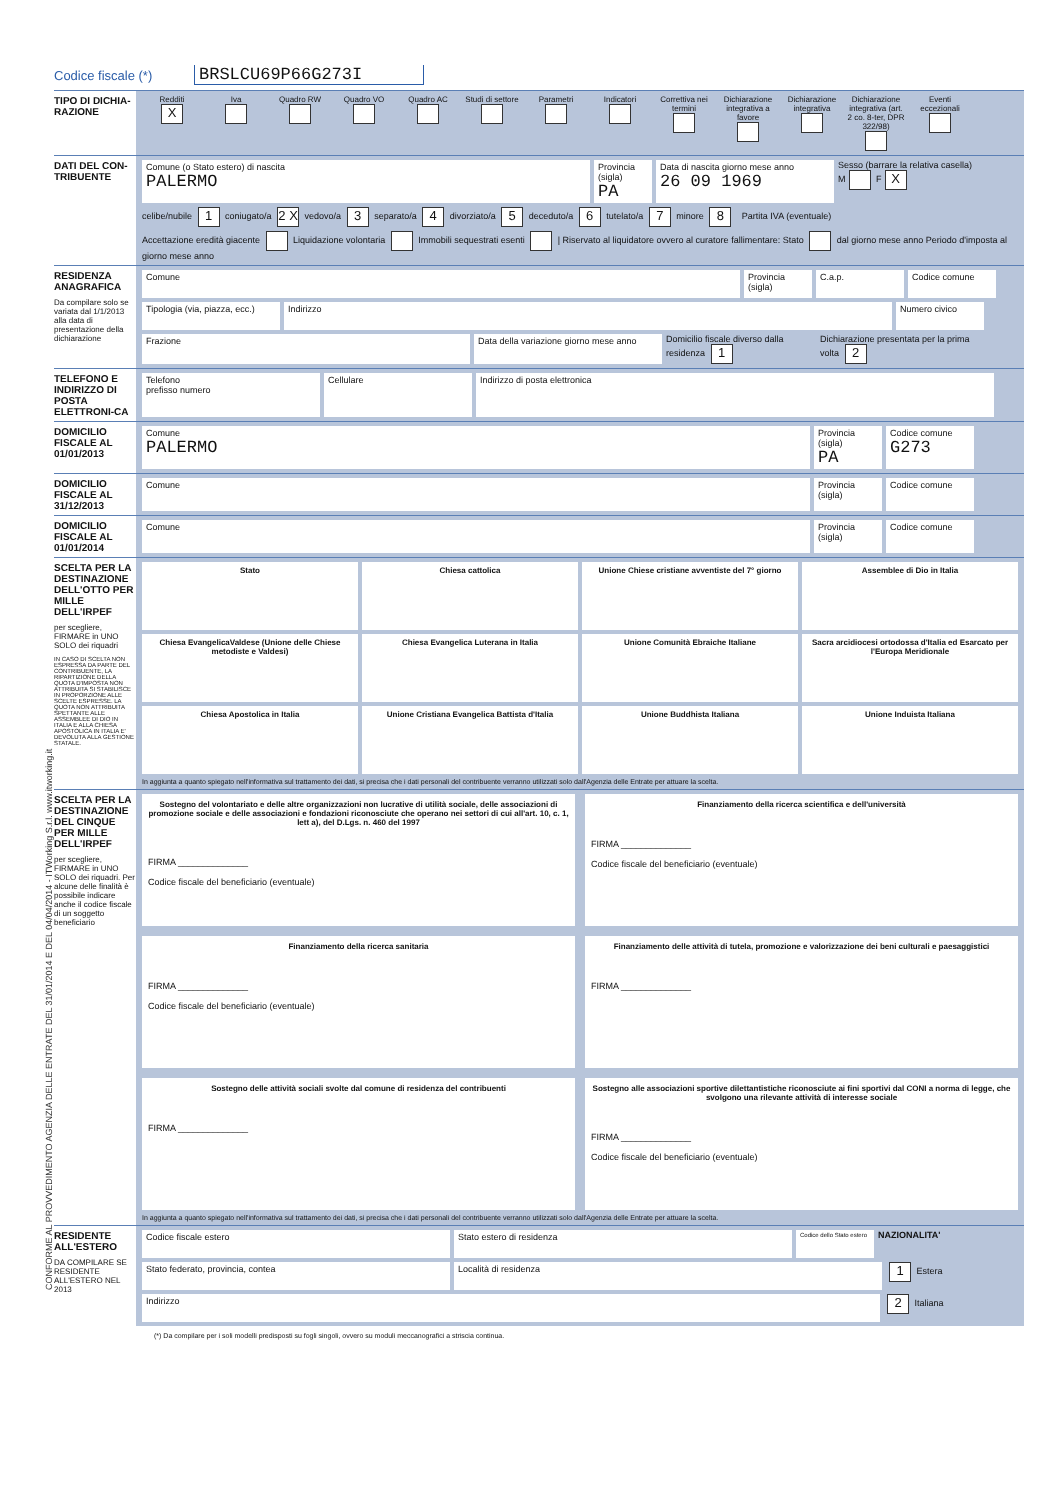Codice fiscale (*) BRSLCU69P66G273I
TIPO DI DICHIA-RAZIONE
Redditi
X Iva
Quadro RW
Quadro VO
Quadro AC
Studi di settore
Parametri
Indicatori
Correttiva nei termini
Dichiarazione integrativa a favore
Dichiarazione integrativa
Dichiarazione integrativa (art. 2 co. 8-ter, DPR 322/98)
Eventi eccezionali
DATI DEL CON-TRIBUENTE
Comune (o Stato estero) di nascita
PALERMO
Provincia (sigla)
PA
Data di nascita giorno mese anno
26 09 1969
Sesso (barrare la relativa casella)
M F X
celibe/nubile 1 coniugato/a 2 X vedovo/a 3 separato/a 4 divorziato/a 5 deceduto/a 6 tutelato/a 7 minore 8 Partita IVA (eventuale)
Accettazione eredità giacente Liquidazione volontaria Immobili sequestrati esenti | Riservato al liquidatore ovvero al curatore fallimentare: Stato dal giorno mese anno Periodo d'imposta al giorno mese anno
RESIDENZA ANAGRAFICA
Da compilare solo se variata dal 1/1/2013 alla data di presentazione della dichiarazione
Comune
Provincia (sigla)
C.a.p.
Codice comune
Tipologia (via, piazza, ecc.)
Indirizzo
Numero civico
Frazione
Data della variazione giorno mese anno
Domicilio fiscale diverso dalla residenza 1
Dichiarazione presentata per la prima volta 2
TELEFONO E INDIRIZZO DI POSTA ELETTRONI-CA
Telefono
prefisso numero
Cellulare
Indirizzo di posta elettronica
DOMICILIO FISCALE AL 01/01/2013
Comune
PALERMO
Provincia (sigla)
PA
Codice comune
G273
DOMICILIO FISCALE AL 31/12/2013
Comune
Provincia (sigla)
Codice comune
DOMICILIO FISCALE AL 01/01/2014
Comune
Provincia (sigla)
Codice comune
SCELTA PER LA DESTINAZIONE DELL'OTTO PER MILLE DELL'IRPEF
per scegliere, FIRMARE in UNO SOLO dei riquadri
IN CASO DI SCELTA NON ESPRESSA DA PARTE DEL CONTRIBUENTE, LA RIPARTIZIONE DELLA QUOTA D'IMPOSTA NON ATTRIBUITA SI STABILISCE IN PROPORZIONE ALLE SCELTE ESPRESSE. LA QUOTA NON ATTRIBUITA SPETTANTE ALLE ASSEMBLEE DI DIO IN ITALIA E ALLA CHIESA APOSTOLICA IN ITALIA E' DEVOLUTA ALLA GESTIONE STATALE.
Stato
Chiesa cattolica
Unione Chiese cristiane avventiste del 7° giorno
Assemblee di Dio in Italia
Chiesa EvangelicaValdese (Unione delle Chiese metodiste e Valdesi)
Chiesa Evangelica Luterana in Italia
Unione Comunità Ebraiche Italiane
Sacra arcidiocesi ortodossa d'Italia ed Esarcato per l'Europa Meridionale
Chiesa Apostolica in Italia
Unione Cristiana Evangelica Battista d'Italia
Unione Buddhista Italiana
Unione Induista Italiana
In aggiunta a quanto spiegato nell'informativa sul trattamento dei dati, si precisa che i dati personali del contribuente verranno utilizzati solo dall'Agenzia delle Entrate per attuare la scelta.
SCELTA PER LA DESTINAZIONE DEL CINQUE PER MILLE DELL'IRPEF
per scegliere, FIRMARE in UNO SOLO dei riquadri. Per alcune delle finalità è possibile indicare anche il codice fiscale di un soggetto beneficiario
Sostegno del volontariato e delle altre organizzazioni non lucrative di utilità sociale, delle associazioni di promozione sociale e delle associazioni e fondazioni riconosciute che operano nei settori di cui all'art. 10, c. 1, lett a), del D.Lgs. n. 460 del 1997
FIRMA ______________
Codice fiscale del beneficiario (eventuale)
Finanziamento della ricerca scientifica e dell'università
FIRMA ______________
Codice fiscale del beneficiario (eventuale)
Finanziamento della ricerca sanitaria
FIRMA ______________
Codice fiscale del beneficiario (eventuale)
Finanziamento delle attività di tutela, promozione e valorizzazione dei beni culturali e paesaggistici
FIRMA ______________
Sostegno delle attività sociali svolte dal comune di residenza del contribuenti
FIRMA ______________
Sostegno alle associazioni sportive dilettantistiche riconosciute ai fini sportivi dal CONI a norma di legge, che svolgono una rilevante attività di interesse sociale
FIRMA ______________
Codice fiscale del beneficiario (eventuale)
In aggiunta a quanto spiegato nell'informativa sul trattamento dei dati, si precisa che i dati personali del contribuente verranno utilizzati solo dall'Agenzia delle Entrate per attuare la scelta.
RESIDENTE ALL'ESTERO
DA COMPILARE SE RESIDENTE ALL'ESTERO NEL 2013
Codice fiscale estero
Stato estero di residenza
Codice dello Stato estero
NAZIONALITA'
Stato federato, provincia, contea
Località di residenza
1 Estera
Indirizzo
2 Italiana
(*) Da compilare per i soli modelli predisposti su fogli singoli, ovvero su moduli meccanografici a striscia continua.
CONFORME AL PROVVEDIMENTO AGENZIA DELLE ENTRATE DEL 31/01/2014 E DEL 04/04/2014 - ITWorking S.r.l. www.itworking.it